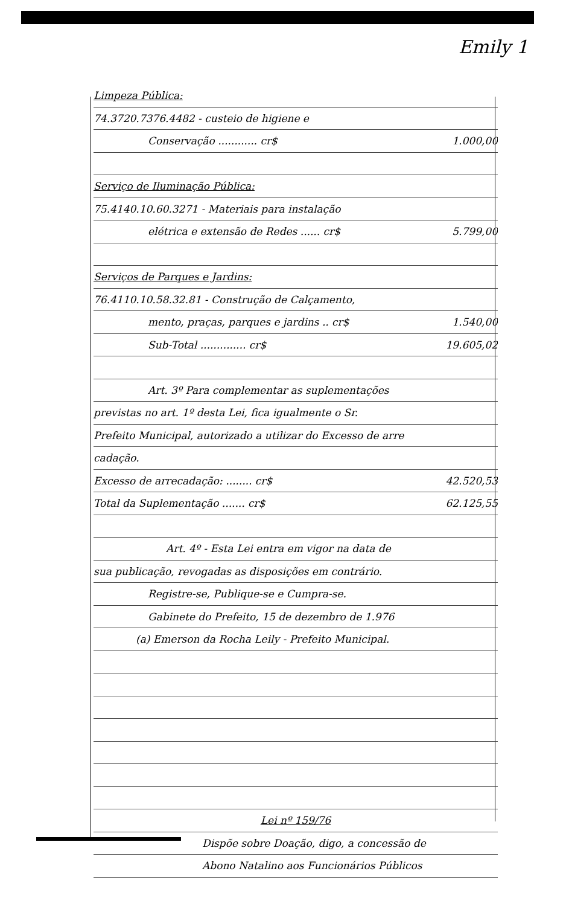Emily 1
Limpeza Pública:
74.3720.7376.4482 - custeio de higiene e
Conservação ............ cr$ 1.000,00
Serviço de Iluminação Pública:
75.4140.10.60.3271 - Materiais para instalação
elétrica e extensão de Redes ...... cr$ 5.799,00
Serviços de Parques e Jardins:
76.4110.10.58.32.81 - Construção de Calçamento,
mento, praças, parques e jardins .. cr$ 1.540,00
Sub-Total .............. cr$ 19.605,02
Art. 3º Para complementar as suplementações
previstas no art. 1º desta Lei, fica igualmente o Sr.
Prefeito Municipal, autorizado a utilizar do Excesso de arre
cadação.
Excesso de arrecadação: ........ cr$ 42.520,53
Total da Suplementação ....... cr$ 62.125,55
Art. 4º - Esta Lei entra em vigor na data de
sua publicação, revogadas as disposições em contrário.
Registre-se, Publique-se e Cumpra-se.
Gabinete do Prefeito, 15 de dezembro de 1.976
(a) Emerson da Rocha Leily - Prefeito Municipal.
Lei nº 159/76
Dispõe sobre Doação, digo, a concessão de
Abono Natalino aos Funcionários Públicos